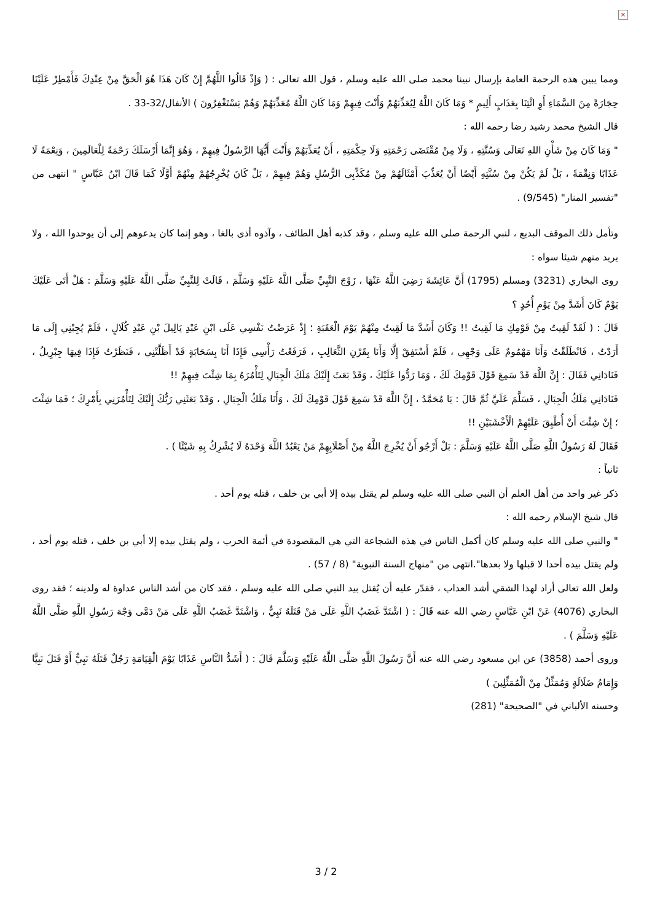×
ومما يبين هذه الرحمة العامة بإرسال نبينا محمد صلى الله عليه وسلم ، قول الله تعالى : ( وَإِذْ قَالُوا اللَّهُمَّ إِنْ كَانَ هَذَا هُوَ الْحَقَّ مِنْ عِنْدِكَ فَأَمْطِرْ عَلَيْنَا حِجَارَةً مِنَ السَّمَاءِ أَوِ ائْتِنَا بِعَذَابٍ أَلِيمٍ * وَمَا كَانَ اللَّهُ لِيُعَذِّبَهُمْ وَأَنْتَ فِيهِمْ وَمَا كَانَ اللَّهُ مُعَذِّبَهُمْ وَهُمْ يَسْتَغْفِرُونَ ) الأنفال/32-33 .
قال الشيخ محمد رشيد رضا رحمه الله :
" وَمَا كَانَ مِنْ شَأْنِ اللهِ تَعَالَى وَسُنَّتِهِ ، وَلَا مِنْ مُقْتَضَى رَحْمَتِهِ وَلَا حِكْمَتِهِ ، أَنْ يُعَذِّبَهُمْ وَأَنْتَ أَيُّهَا الرَّسُولُ فِيهِمْ ، وَهُوَ إِنَّمَا أَرْسَلَكَ رَحْمَةً لِلْعَالَمِينَ ، وَنِعْمَةً لَا عَذَابًا وَنِقْمَةً ، بَلْ لَمْ يَكُنْ مِنْ سُنَّتِهِ أَيْضًا أَنْ يُعَذِّبَ أَمْثَالَهُمْ مِنْ مُكَذِّبِي الرُّسُلِ وَهُمْ فِيهِمْ ، بَلْ كَانَ يُخْرِجُهُمْ مِنْهُمْ أَوَّلًا كَمَا قَالَ ابْنُ عَبَّاسٍ " انتهى من "تفسير المنار" (9/545) .
وتأمل ذلك الموقف البديع ، لنبي الرحمة صلى الله عليه وسلم ، وقد كذبه أهل الطائف ، وآذوه أذى بالغا ، وهو إنما كان يدعوهم إلى أن يوحدوا الله ، ولا يريد منهم شيئا سواه :
روى البخاري (3231) ومسلم (1795) أَنَّ عَائِشَةَ رَضِيَ اللَّهُ عَنْهَا ، زَوْجَ النَّبِيِّ صَلَّى اللَّهُ عَلَيْهِ وَسَلَّمَ ، قَالَتْ لِلنَّبِيِّ صَلَّى اللَّهُ عَلَيْهِ وَسَلَّمَ : هَلْ أَتَى عَلَيْكَ يَوْمٌ كَانَ أَشَدَّ مِنْ يَوْمِ أُحُدٍ ؟
قَالَ : ( لَقَدْ لَقِيتُ مِنْ قَوْمِكِ مَا لَقِيتُ !! وَكَانَ أَشَدَّ مَا لَقِيتُ مِنْهُمْ يَوْمَ الْعَقَبَةِ ؛ إِذْ عَرَضْتُ نَفْسِي عَلَى ابْنِ عَبْدِ يَالِيلَ بْنِ عَبْدِ كُلَالٍ ، فَلَمْ يُجِبْنِي إِلَى مَا أَرَدْتُ ، فَانْطَلَقْتُ وَأَنَا مَهْمُومٌ عَلَى وَجْهِي ، فَلَمْ أَسْتَفِقْ إِلَّا وَأَنَا بِقَرْنِ الثَّعَالِبِ ، فَرَفَعْتُ رَأْسِي فَإِذَا أَنَا بِسَحَابَةٍ قَدْ أَظَلَّتْنِي ، فَنَظَرْتُ فَإِذَا فِيهَا جِبْرِيلُ ، فَنَادَانِي فَقَالَ : إِنَّ اللَّهَ قَدْ سَمِعَ قَوْلَ قَوْمِكَ لَكَ ، وَمَا رَدُّوا عَلَيْكَ ، وَقَدْ بَعَثَ إِلَيْكَ مَلَكَ الْجِبَالِ لِتَأْمُرَهُ بِمَا شِئْتَ فِيهِمْ !!
فَنَادَانِي مَلَكُ الْجِبَالِ ، فَسَلَّمَ عَلَيَّ ثُمَّ قَالَ : يَا مُحَمَّدُ ، إِنَّ اللَّهَ قَدْ سَمِعَ قَوْلَ قَوْمِكَ لَكَ ، وَأَنَا مَلَكُ الْجِبَالِ ، وَقَدْ بَعَثَنِي رَبُّكَ إِلَيْكَ لِتَأْمُرَنِي بِأَمْرِكَ ؛ فَمَا شِئْتَ ؛ إِنْ شِئْتَ أَنْ أُطْبِقَ عَلَيْهِمْ الْأَخْشَبَيْنِ !!
فَقَالَ لَهُ رَسُولُ اللَّهِ صَلَّى اللَّهُ عَلَيْهِ وَسَلَّمَ : بَلْ أَرْجُو أَنْ يُخْرِجَ اللَّهُ مِنْ أَصْلَابِهِمْ مَنْ يَعْبُدُ اللَّهَ وَحْدَهُ لَا يُشْرِكُ بِهِ شَيْئًا ) .
ثانياً :
ذكر غير واحد من أهل العلم أن النبي صلى الله عليه وسلم لم يقتل بيده إلا أبي بن خلف ، قتله يوم أحد .
قال شيخ الإسلام رحمه الله :
" والنبي صلى الله عليه وسلم كان أكمل الناس في هذه الشجاعة التي هي المقصودة في أئمة الحرب ، ولم يقتل بيده إلا أبي بن خلف ، قتله يوم أحد ، ولم يقتل بيده أحدا لا قبلها ولا بعدها".انتهى من "منهاج السنة النبوية" (8 / 57) .
ولعل الله تعالى أراد لهذا الشقي أشد العذاب ، فقدّر عليه أن يُقتل بيد النبي صلى الله عليه وسلم ، فقد كان من أشد الناس عداوة له ولدينه ؛ فقد روى البخاري (4076) عَنْ ابْنِ عَبَّاسٍ رضي الله عنه قَالَ : ( اشْتَدَّ غَضَبُ اللَّهِ عَلَى مَنْ قَتَلَهُ نَبِيٌّ ، وَاشْتَدَّ غَضَبُ اللَّهِ عَلَى مَنْ دَمَّى وَجْهَ رَسُولِ اللَّهِ صَلَّى اللَّهُ عَلَيْهِ وَسَلَّمَ ) .
وروى أحمد (3858) عن ابن مسعود رضي الله عنه أَنَّ رَسُولَ اللَّهِ صَلَّى اللَّهُ عَلَيْهِ وَسَلَّمَ قَالَ : ( أَشَدُّ النَّاسِ عَذَابًا يَوْمَ الْقِيَامَةِ رَجُلٌ قَتَلَهُ نَبِيٌّ أَوْ قَتَلَ نَبِيًّا وَإِمَامُ ضَلَالَةٍ وَمُمَثِّلٌ مِنْ الْمُمَثِّلِينَ )
وحسنه الألباني في "الصحيحة" (281)
3 / 2